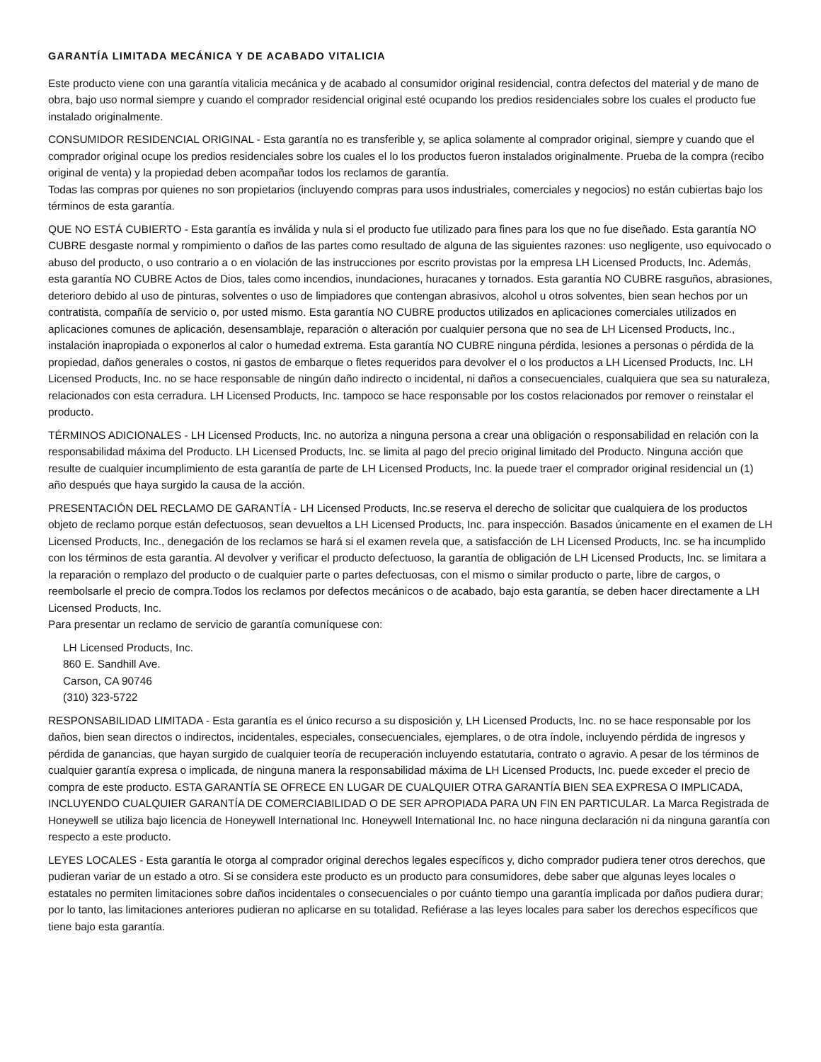GARANTÍA LIMITADA MECÁNICA Y DE ACABADO VITALICIA
Este producto viene con una garantía vitalicia mecánica y de acabado al consumidor original residencial, contra defectos del material y de mano de obra, bajo uso normal siempre y cuando el comprador residencial original esté ocupando los predios residenciales sobre los cuales el producto fue instalado originalmente.
CONSUMIDOR RESIDENCIAL ORIGINAL - Esta garantía no es transferible y, se aplica solamente al comprador original, siempre y cuando que el comprador original ocupe los predios residenciales sobre los cuales el lo los productos fueron instalados originalmente. Prueba de la compra (recibo original de venta) y la propiedad deben acompañar todos los reclamos de garantía.
Todas las compras por quienes no son propietarios (incluyendo compras para usos industriales, comerciales y negocios) no están cubiertas bajo los términos de esta garantía.
QUE NO ESTÁ CUBIERTO - Esta garantía es inválida y nula si el producto fue utilizado para fines para los que no fue diseñado. Esta garantía NO CUBRE desgaste normal y rompimiento o daños de las partes como resultado de alguna de las siguientes razones: uso negligente, uso equivocado o abuso del producto, o uso contrario a o en violación de las instrucciones por escrito provistas por la empresa LH Licensed Products, Inc. Además, esta garantía NO CUBRE Actos de Dios, tales como incendios, inundaciones, huracanes y tornados. Esta garantía NO CUBRE rasguños, abrasiones, deterioro debido al uso de pinturas, solventes o uso de limpiadores que contengan abrasivos, alcohol u otros solventes, bien sean hechos por un contratista, compañía de servicio o, por usted mismo. Esta garantía NO CUBRE productos utilizados en aplicaciones comerciales utilizados en aplicaciones comunes de aplicación, desensamblaje, reparación o alteración por cualquier persona que no sea de LH Licensed Products, Inc., instalación inapropiada o exponerlos al calor o humedad extrema. Esta garantía NO CUBRE ninguna pérdida, lesiones a personas o pérdida de la propiedad, daños generales o costos, ni gastos de embarque o fletes requeridos para devolver el o los productos a LH Licensed Products, Inc. LH Licensed Products, Inc. no se hace responsable de ningún daño indirecto o incidental, ni daños a consecuenciales, cualquiera que sea su naturaleza, relacionados con esta cerradura. LH Licensed Products, Inc. tampoco se hace responsable por los costos relacionados por remover o reinstalar el producto.
TÉRMINOS ADICIONALES - LH Licensed Products, Inc. no autoriza a ninguna persona a crear una obligación o responsabilidad en relación con la responsabilidad máxima del Producto. LH Licensed Products, Inc. se limita al pago del precio original limitado del Producto. Ninguna acción que resulte de cualquier incumplimiento de esta garantía de parte de LH Licensed Products, Inc. la puede traer el comprador original residencial un (1) año después que haya surgido la causa de la acción.
PRESENTACIÓN DEL RECLAMO DE GARANTÍA - LH Licensed Products, Inc.se reserva el derecho de solicitar que cualquiera de los productos objeto de reclamo porque están defectuosos, sean devueltos a LH Licensed Products, Inc. para inspección. Basados únicamente en el examen de LH Licensed Products, Inc., denegación de los reclamos se hará si el examen revela que, a satisfacción de LH Licensed Products, Inc. se ha incumplido con los términos de esta garantía. Al devolver y verificar el producto defectuoso, la garantía de obligación de LH Licensed Products, Inc. se limitara a la reparación o remplazo del producto o de cualquier parte o partes defectuosas, con el mismo o similar producto o parte, libre de cargos, o reembolsarle el precio de compra.Todos los reclamos por defectos mecánicos o de acabado, bajo esta garantía, se deben hacer directamente a LH Licensed Products, Inc.
Para presentar un reclamo de servicio de garantía comuníquese con:
LH Licensed Products, Inc.
860 E. Sandhill Ave.
Carson, CA 90746
(310) 323-5722
RESPONSABILIDAD LIMITADA - Esta garantía es el único recurso a su disposición y, LH Licensed Products, Inc. no se hace responsable por los daños, bien sean directos o indirectos, incidentales, especiales, consecuenciales, ejemplares, o de otra índole, incluyendo pérdida de ingresos y pérdida de ganancias, que hayan surgido de cualquier teoría de recuperación incluyendo estatutaria, contrato o agravio. A pesar de los términos de cualquier garantía expresa o implicada, de ninguna manera la responsabilidad máxima de LH Licensed Products, Inc. puede exceder el precio de compra de este producto. ESTA GARANTÍA SE OFRECE EN LUGAR DE CUALQUIER OTRA GARANTÍA BIEN SEA EXPRESA O IMPLICADA, INCLUYENDO CUALQUIER GARANTÍA DE COMERCIABILIDAD O DE SER APROPIADA PARA UN FIN EN PARTICULAR. La Marca Registrada de Honeywell se utiliza bajo licencia de Honeywell International Inc. Honeywell International Inc. no hace ninguna declaración ni da ninguna garantía con respecto a este producto.
LEYES LOCALES - Esta garantía le otorga al comprador original derechos legales específicos y, dicho comprador pudiera tener otros derechos, que pudieran variar de un estado a otro. Si se considera este producto es un producto para consumidores, debe saber que algunas leyes locales o estatales no permiten limitaciones sobre daños incidentales o consecuenciales o por cuánto tiempo una garantía implicada por daños pudiera durar; por lo tanto, las limitaciones anteriores pudieran no aplicarse en su totalidad. Refiérase a las leyes locales para saber los derechos específicos que tiene bajo esta garantía.